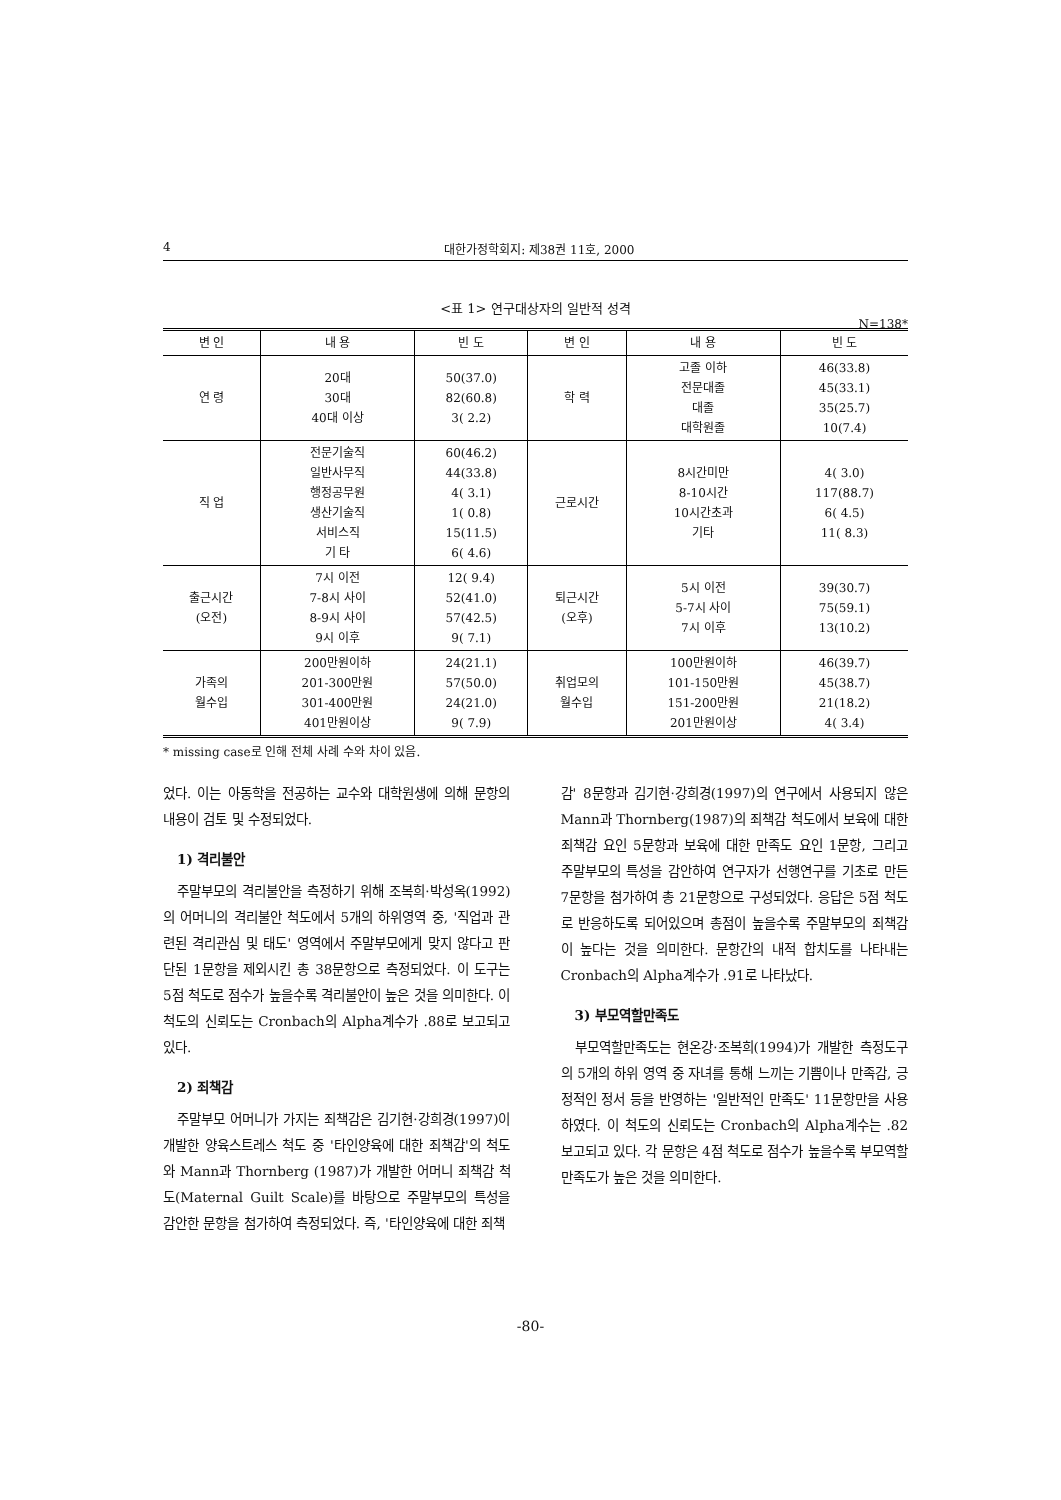4 대한가정학회지: 제38권 11호, 2000
<표 1> 연구대상자의 일반적 성격
N=138*
| 변 인 | 내 용 | 빈 도 | 변 인 | 내 용 | 빈 도 |
| --- | --- | --- | --- | --- | --- |
| 연 령 | 20대 30대 40대 이상 | 50(37.0) 82(60.8) 3( 2.2) | 학 력 | 고졸 이하 전문대졸 대졸 대학원졸 | 46(33.8) 45(33.1) 35(25.7) 10(7.4) |
| 직 업 | 전문기술직 일반사무직 행정공무원 생산기술직 서비스직 기 타 | 60(46.2) 44(33.8) 4( 3.1) 1( 0.8) 15(11.5) 6( 4.6) | 근로시간 | 8시간미만 8-10시간 10시간초과 기타 | 4( 3.0) 117(88.7) 6( 4.5) 11( 8.3) |
| 출근시간 (오전) | 7시 이전 7-8시 사이 8-9시 사이 9시 이후 | 12( 9.4) 52(41.0) 57(42.5) 9( 7.1) | 퇴근시간 (오후) | 5시 이전 5-7시 사이 7시 이후 | 39(30.7) 75(59.1) 13(10.2) |
| 가족의 월수입 | 200만원이하 201-300만원 301-400만원 401만원이상 | 24(21.1) 57(50.0) 24(21.0) 9( 7.9) | 취업모의 월수입 | 100만원이하 101-150만원 151-200만원 201만원이상 | 46(39.7) 45(38.7) 21(18.2) 4( 3.4) |
* missing case로 인해 전체 사례 수와 차이 있음.
었다. 이는 아동학을 전공하는 교수와 대학원생에 의해 문항의 내용이 검토 및 수정되었다.
1) 격리불안
주말부모의 격리불안을 측정하기 위해 조복희·박성옥(1992)의 어머니의 격리불안 척도에서 5개의 하위영역 중, '직업과 관련된 격리관심 및 태도' 영역에서 주말부모에게 맞지 않다고 판단된 1문항을 제외시킨 총 38문항으로 측정되었다. 이 도구는 5점 척도로 점수가 높을수록 격리불안이 높은 것을 의미한다. 이 척도의 신뢰도는 Cronbach의 Alpha계수가 .88로 보고되고 있다.
2) 죄책감
주말부모 어머니가 가지는 죄책감은 김기현·강희경(1997)이 개발한 양육스트레스 척도 중 '타인양육에 대한 죄책감'의 척도와 Mann과 Thornberg (1987)가 개발한 어머니 죄책감 척도(Maternal Guilt Scale)를 바탕으로 주말부모의 특성을 감안한 문항을 첨가하여 측정되었다. 즉, '타인양육에 대한 죄책
감' 8문항과 김기현·강희경(1997)의 연구에서 사용되지 않은 Mann과 Thornberg(1987)의 죄책감 척도에서 보육에 대한 죄책감 요인 5문항과 보육에 대한 만족도 요인 1문항, 그리고 주말부모의 특성을 감안하여 연구자가 선행연구를 기초로 만든 7문항을 첨가하여 총 21문항으로 구성되었다. 응답은 5점 척도로 반응하도록 되어있으며 총점이 높을수록 주말부모의 죄책감이 높다는 것을 의미한다. 문항간의 내적 합치도를 나타내는 Cronbach의 Alpha계수가 .91로 나타났다.
3) 부모역할만족도
부모역할만족도는 현온강·조복희(1994)가 개발한 측정도구의 5개의 하위 영역 중 자녀를 통해 느끼는 기쁨이나 만족감, 긍정적인 정서 등을 반영하는 '일반적인 만족도' 11문항만을 사용하였다. 이 척도의 신뢰도는 Cronbach의 Alpha계수는 .82 보고되고 있다. 각 문항은 4점 척도로 점수가 높을수록 부모역할만족도가 높은 것을 의미한다.
-80-